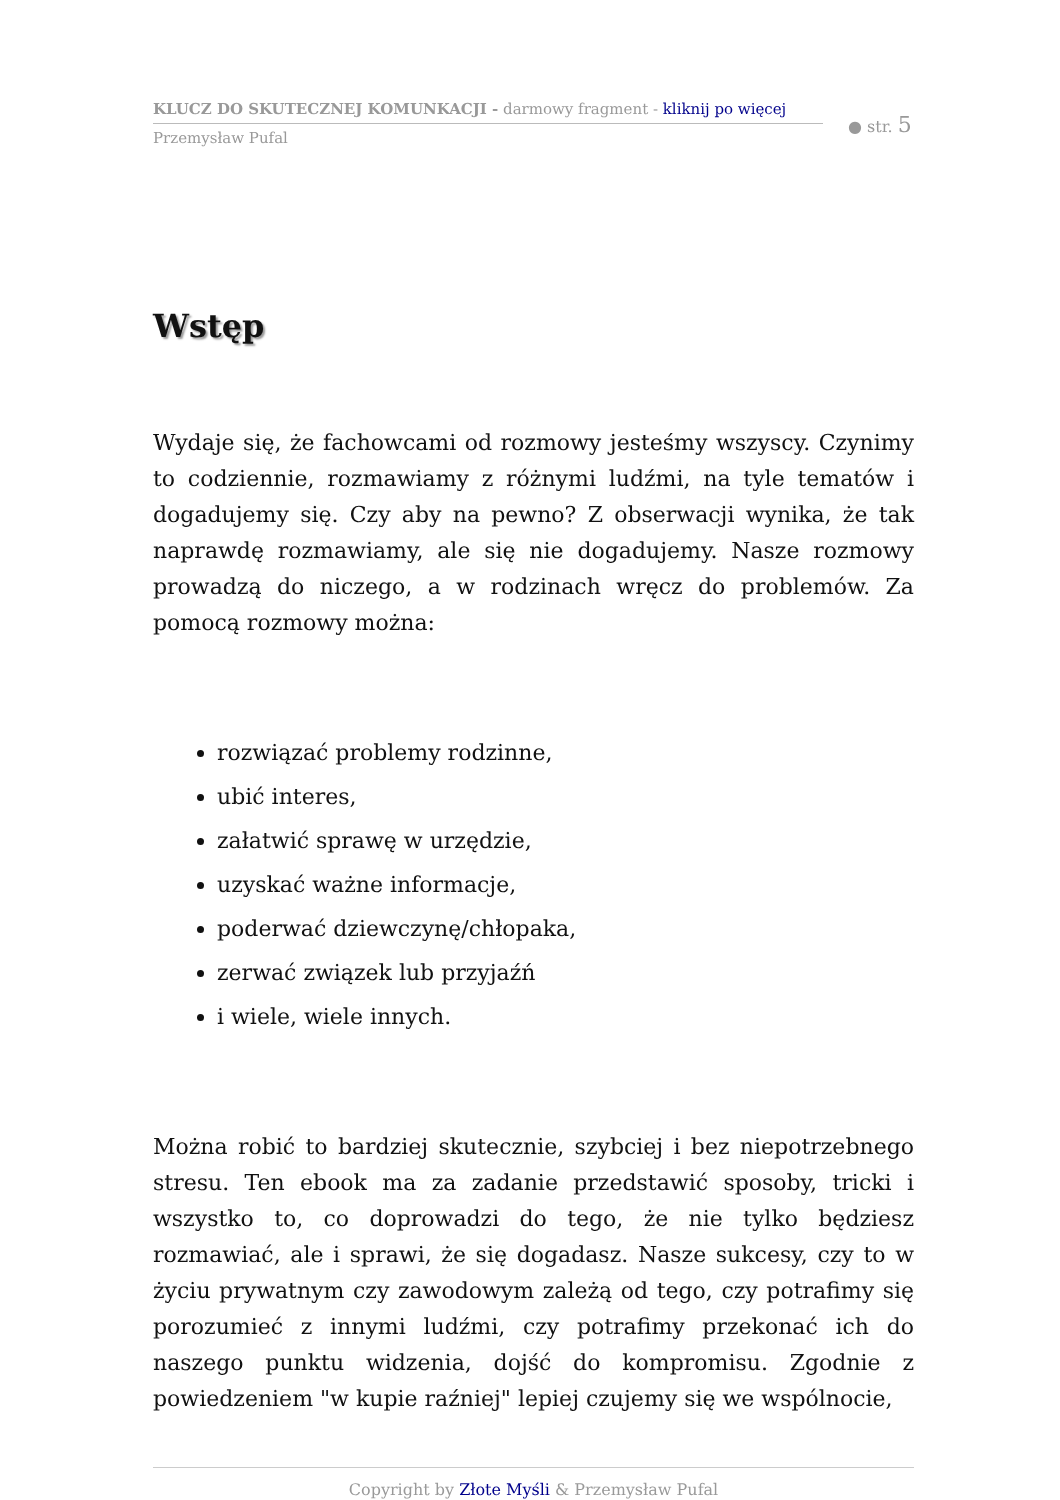KLUCZ DO SKUTECZNEJ KOMUNKACJI - darmowy fragment - kliknij po więcej
Przemysław Pufal
● str. 5
Wstęp
Wydaje się, że fachowcami od rozmowy jesteśmy wszyscy. Czynimy to codziennie, rozmawiamy z różnymi ludźmi, na tyle tematów i dogadujemy się. Czy aby na pewno? Z obserwacji wynika, że tak naprawdę rozmawiamy, ale się nie dogadujemy. Nasze rozmowy prowadzą do niczego, a w rodzinach wręcz do problemów. Za pomocą rozmowy można:
rozwiązać problemy rodzinne,
ubić interes,
załatwić sprawę w urzędzie,
uzyskać ważne informacje,
poderwać dziewczynę/chłopaka,
zerwać związek lub przyjaźń
i wiele, wiele innych.
Można robić to bardziej skutecznie, szybciej i bez niepotrzebnego stresu. Ten ebook ma za zadanie przedstawić sposoby, tricki i wszystko to, co doprowadzi do tego, że nie tylko będziesz rozmawiać, ale i sprawi, że się dogadasz. Nasze sukcesy, czy to w życiu prywatnym czy zawodowym zależą od tego, czy potrafimy się porozumieć z innymi ludźmi, czy potrafimy przekonać ich do naszego punktu widzenia, dojść do kompromisu. Zgodnie z powiedzeniem "w kupie raźniej" lepiej czujemy się we wspólnocie,
Copyright by Złote Myśli & Przemysław Pufal